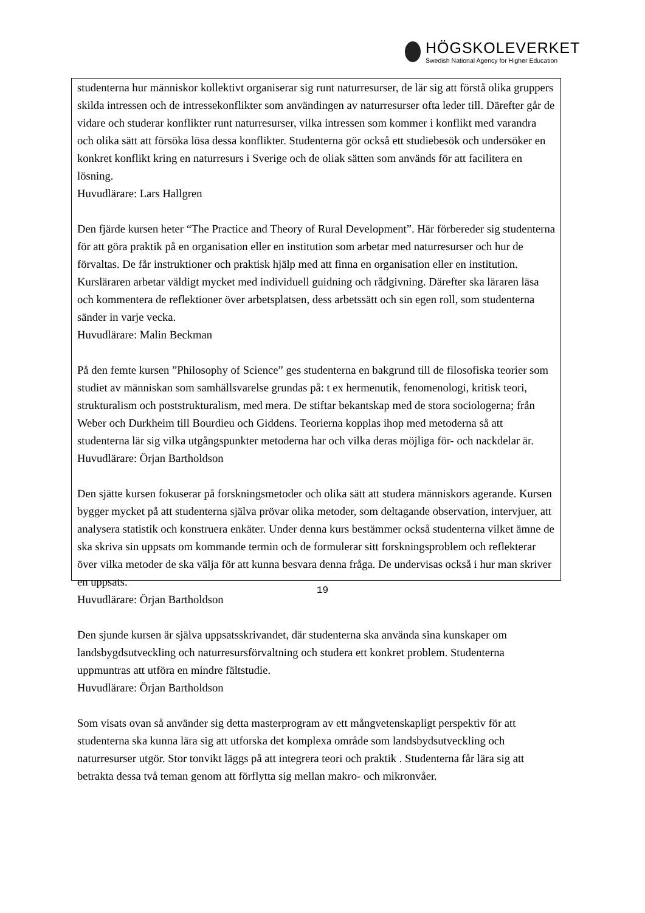HÖGSKOLEVERKET
Swedish National Agency for Higher Education
studenterna hur människor kollektivt organiserar sig runt naturresurser, de lär sig att förstå olika gruppers skilda intressen och de intressekonflikter som användingen av naturresurser ofta leder till. Därefter går de vidare och studerar konflikter runt naturresurser, vilka intressen som kommer i konflikt med varandra och olika sätt att försöka lösa dessa konflikter. Studenterna gör också ett studiebesök och undersöker en konkret konflikt kring en naturresurs i Sverige och de oliak sätten som används för att facilitera en lösning.
Huvudlärare: Lars Hallgren
Den fjärde kursen heter “The Practice and Theory of Rural Development”. Här förbereder sig studenterna för att göra praktik på en organisation eller en institution som arbetar med naturresurser och hur de förvaltas. De får instruktioner och praktisk hjälp med att finna en organisation eller en institution. Kursläraren arbetar väldigt mycket med individuell guidning och rådgivning. Därefter ska läraren läsa och kommentera de reflektioner över arbetsplatsen, dess arbetssätt och sin egen roll, som studenterna sänder in varje vecka.
Huvudlärare: Malin Beckman
På den femte kursen ”Philosophy of Science” ges studenterna en bakgrund till de filosofiska teorier som studiet av människan som samhällsvarelse grundas på: t ex hermenutik, fenomenologi, kritisk teori, strukturalism och poststrukturalism, med mera. De stiftar bekantskap med de stora sociologerna; från Weber och Durkheim till Bourdieu och Giddens. Teorierna kopplas ihop med metoderna så att studenterna lär sig vilka utgångspunkter metoderna har och vilka deras möjliga för- och nackdelar är.
Huvudlärare: Örjan Bartholdson
Den sjätte kursen fokuserar på forskningsmetoder och olika sätt att studera människors agerande. Kursen bygger mycket på att studenterna själva prövar olika metoder, som deltagande observation, intervjuer, att analysera statistik och konstruera enkäter. Under denna kurs bestämmer också studenterna vilket ämne de ska skriva sin uppsats om kommande termin och de formulerar sitt forskningsproblem och reflekterar över vilka metoder de ska välja för att kunna besvara denna fråga. De undervisas också i hur man skriver en uppsats.
Huvudlärare: Örjan Bartholdson
Den sjunde kursen är själva uppsatsskrivandet, där studenterna ska använda sina kunskaper om landsbygdsutveckling och naturresursförvaltning och studera ett konkret problem. Studenterna uppmuntras att utföra en mindre fältstudie.
Huvudlärare: Örjan Bartholdson
Som visats ovan så använder sig detta masterprogram av ett mångvetenskapligt perspektiv för att studenterna ska kunna lära sig att utforska det komplexa område som landsbydsutveckling och naturresurser utgör. Stor tonvikt läggs på att integrera teori och praktik . Studenterna får lära sig att betrakta dessa två teman genom att förflytta sig mellan makro- och mikronvåer.
19